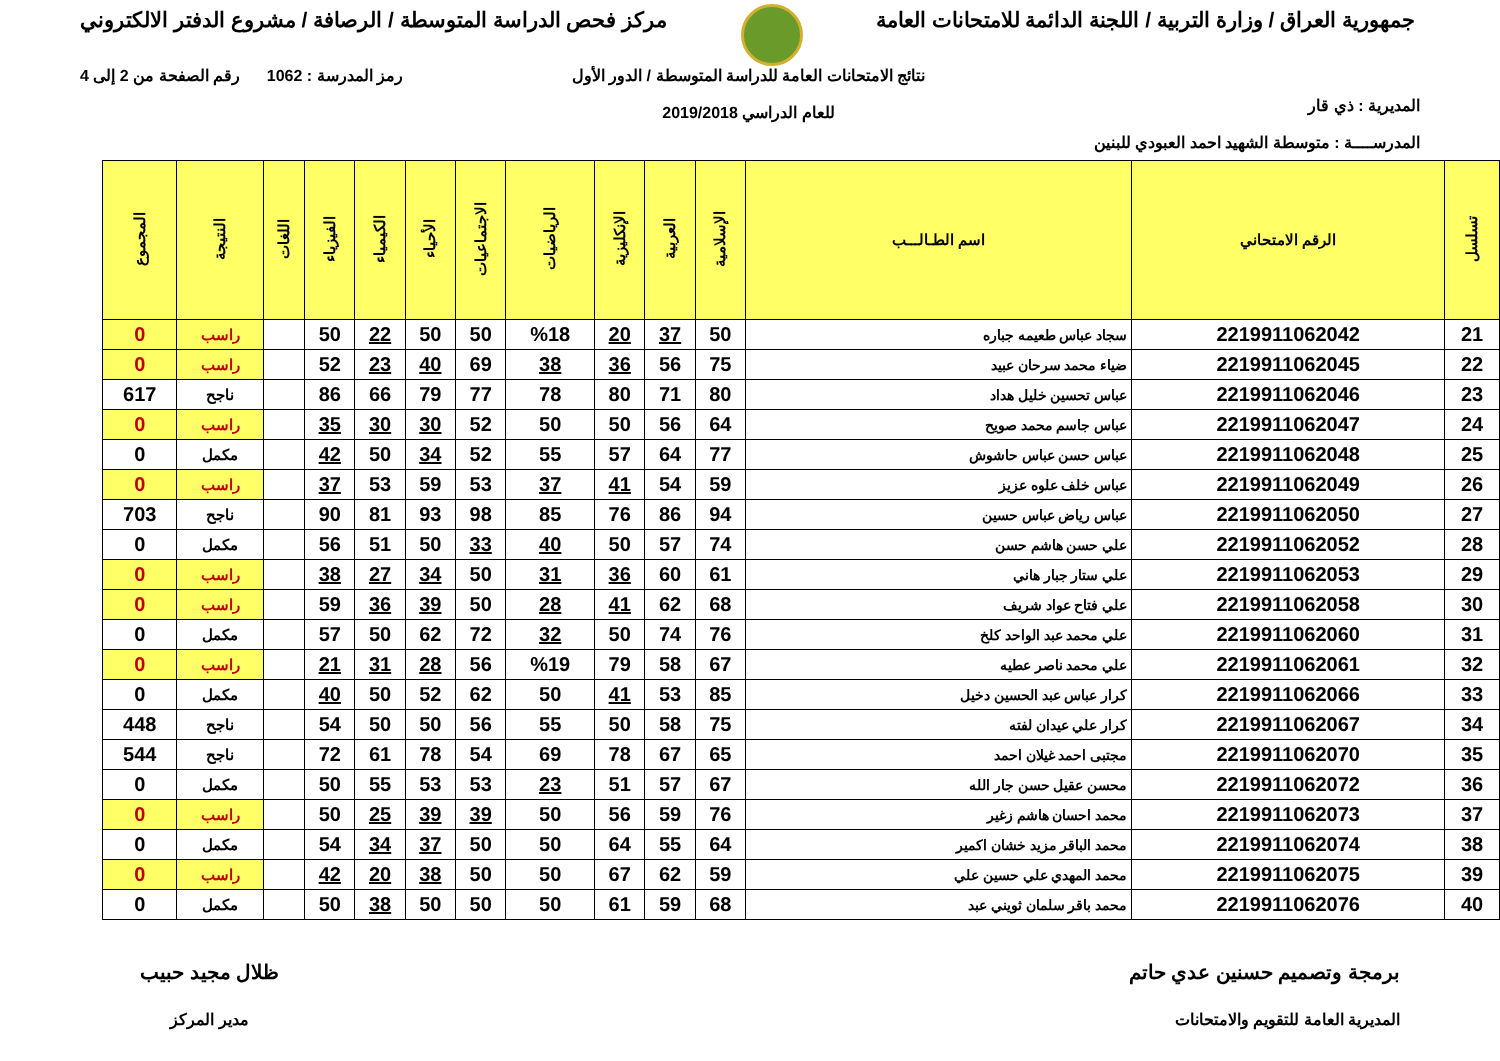جمهورية العراق / وزارة التربية / اللجنة الدائمة للامتحانات العامة
مركز فحص الدراسة المتوسطة / الرصافة / مشروع الدفتر الالكتروني
المديرية : ذي قار
المدرســــة : متوسطة الشهيد احمد العبودي للبنين
نتائج الامتحانات العامة للدراسة المتوسطة / الدور الأول
للعام الدراسي 2019/2018
رمز المدرسة : 1062 رقم الصفحة من 2 إلى 4
| تسلسل | الرقم الامتحاني | اسم الطـالـــب | الإسلامية | العربية | الإنكليزية | الرياضيات | الاجتماعيات | الأحياء | الكيمياء | الفيزياء | اللغات | النتيجة | المجموع |
| --- | --- | --- | --- | --- | --- | --- | --- | --- | --- | --- | --- | --- | --- |
| 21 | 2219911062042 | سجاد عباس طعيمه جباره | 50 | 37 | 20 | %18 | 50 | 50 | 22 | 50 | | راسب | 0 |
| 22 | 2219911062045 | ضياء محمد سرحان عبيد | 75 | 56 | 36 | 38 | 69 | 40 | 23 | 52 | | راسب | 0 |
| 23 | 2219911062046 | عباس تحسين خليل هداد | 80 | 71 | 80 | 78 | 77 | 79 | 66 | 86 | | ناجح | 617 |
| 24 | 2219911062047 | عباس جاسم محمد صويح | 64 | 56 | 50 | 50 | 52 | 30 | 30 | 35 | | راسب | 0 |
| 25 | 2219911062048 | عباس حسن عباس حاشوش | 77 | 64 | 57 | 55 | 52 | 34 | 50 | 42 | | مكمل | 0 |
| 26 | 2219911062049 | عباس خلف علوه عزيز | 59 | 54 | 41 | 37 | 53 | 59 | 53 | 37 | | راسب | 0 |
| 27 | 2219911062050 | عباس رياض عباس حسين | 94 | 86 | 76 | 85 | 98 | 93 | 81 | 90 | | ناجح | 703 |
| 28 | 2219911062052 | علي حسن هاشم حسن | 74 | 57 | 50 | 40 | 33 | 50 | 51 | 56 | | مكمل | 0 |
| 29 | 2219911062053 | علي ستار جبار هاني | 61 | 60 | 36 | 31 | 50 | 34 | 27 | 38 | | راسب | 0 |
| 30 | 2219911062058 | علي فتاح عواد شريف | 68 | 62 | 41 | 28 | 50 | 39 | 36 | 59 | | راسب | 0 |
| 31 | 2219911062060 | علي محمد عبد الواحد كلخ | 76 | 74 | 50 | 32 | 72 | 62 | 50 | 57 | | مكمل | 0 |
| 32 | 2219911062061 | علي محمد ناصر عطيه | 67 | 58 | 79 | %19 | 56 | 28 | 31 | 21 | | راسب | 0 |
| 33 | 2219911062066 | كرار عباس عبد الحسين دخيل | 85 | 53 | 41 | 50 | 62 | 52 | 50 | 40 | | مكمل | 0 |
| 34 | 2219911062067 | كرار علي عيدان لفته | 75 | 58 | 50 | 55 | 56 | 50 | 50 | 54 | | ناجح | 448 |
| 35 | 2219911062070 | مجتبى احمد غيلان احمد | 65 | 67 | 78 | 69 | 54 | 78 | 61 | 72 | | ناجح | 544 |
| 36 | 2219911062072 | محسن عقيل حسن جار الله | 67 | 57 | 51 | 23 | 53 | 53 | 55 | 50 | | مكمل | 0 |
| 37 | 2219911062073 | محمد احسان هاشم زغير | 76 | 59 | 56 | 50 | 39 | 39 | 25 | 50 | | راسب | 0 |
| 38 | 2219911062074 | محمد الباقر مزيد خشان اكمير | 64 | 55 | 64 | 50 | 50 | 37 | 34 | 54 | | مكمل | 0 |
| 39 | 2219911062075 | محمد المهدي علي حسين علي | 59 | 62 | 67 | 50 | 50 | 38 | 20 | 42 | | راسب | 0 |
| 40 | 2219911062076 | محمد باقر سلمان ثويني عبد | 68 | 59 | 61 | 50 | 50 | 50 | 38 | 50 | | مكمل | 0 |
برمجة وتصميم حسنين عدي حاتم
المديرية العامة للتقويم والامتحانات
ظلال مجيد حبيب
مدير المركز